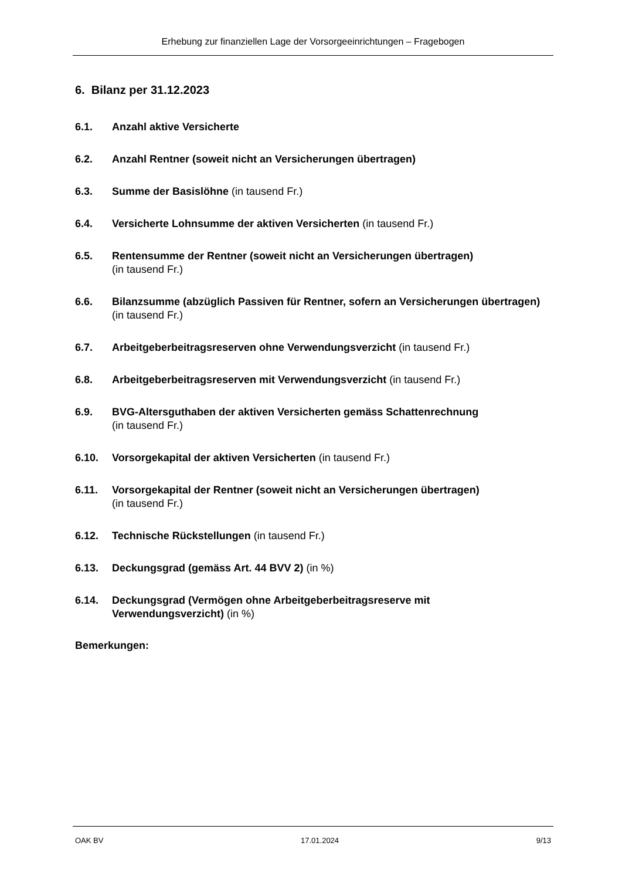Erhebung zur finanziellen Lage der Vorsorgeeinrichtungen – Fragebogen
6. Bilanz per 31.12.2023
6.1. Anzahl aktive Versicherte
6.2. Anzahl Rentner (soweit nicht an Versicherungen übertragen)
6.3. Summe der Basislöhne (in tausend Fr.)
6.4. Versicherte Lohnsumme der aktiven Versicherten (in tausend Fr.)
6.5. Rentensumme der Rentner (soweit nicht an Versicherungen übertragen)
(in tausend Fr.)
6.6. Bilanzsumme (abzüglich Passiven für Rentner, sofern an Versicherungen übertragen) (in tausend Fr.)
6.7. Arbeitgeberbeitragsreserven ohne Verwendungsverzicht (in tausend Fr.)
6.8. Arbeitgeberbeitragsreserven mit Verwendungsverzicht (in tausend Fr.)
6.9. BVG-Altersguthaben der aktiven Versicherten gemäss Schattenrechnung
(in tausend Fr.)
6.10. Vorsorgekapital der aktiven Versicherten (in tausend Fr.)
6.11. Vorsorgekapital der Rentner (soweit nicht an Versicherungen übertragen)
(in tausend Fr.)
6.12. Technische Rückstellungen (in tausend Fr.)
6.13. Deckungsgrad (gemäss Art. 44 BVV 2) (in %)
6.14. Deckungsgrad (Vermögen ohne Arbeitgeberbeitragsreserve mit Verwendungsverzicht) (in %)
Bemerkungen:
OAK BV 17.01.2024 9/13